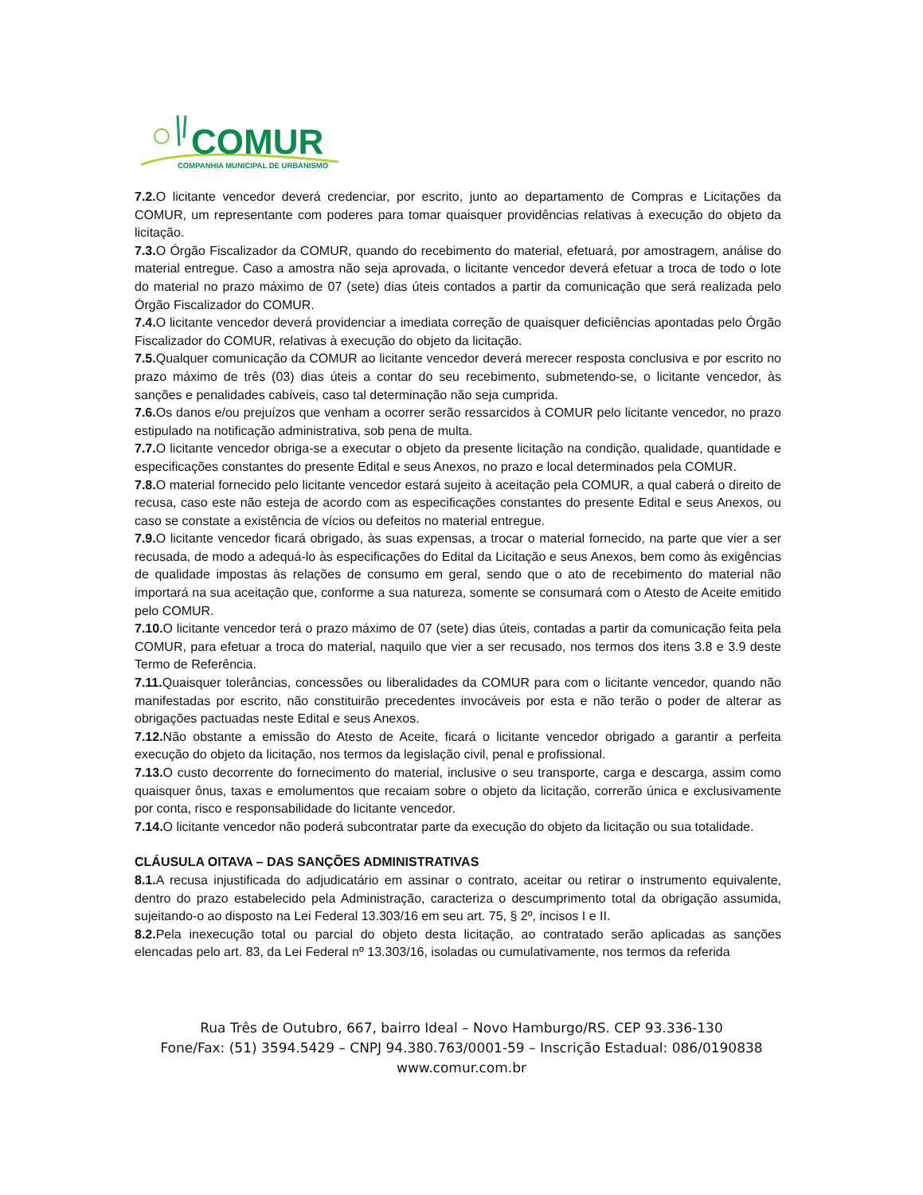COMUR
COMPANHIA MUNICIPAL DE URBANISMO
7.2. O licitante vencedor deverá credenciar, por escrito, junto ao departamento de Compras e Licitações da COMUR, um representante com poderes para tomar quaisquer providências relativas à execução do objeto da licitação.
7.3. O Órgão Fiscalizador da COMUR, quando do recebimento do material, efetuará, por amostragem, análise do material entregue. Caso a amostra não seja aprovada, o licitante vencedor deverá efetuar a troca de todo o lote do material no prazo máximo de 07 (sete) dias úteis contados a partir da comunicação que será realizada pelo Órgão Fiscalizador do COMUR.
7.4. O licitante vencedor deverá providenciar a imediata correção de quaisquer deficiências apontadas pelo Órgão Fiscalizador do COMUR, relativas à execução do objeto da licitação.
7.5. Qualquer comunicação da COMUR ao licitante vencedor deverá merecer resposta conclusiva e por escrito no prazo máximo de três (03) dias úteis a contar do seu recebimento, submetendo-se, o licitante vencedor, às sanções e penalidades cabíveis, caso tal determinação não seja cumprida.
7.6. Os danos e/ou prejuízos que venham a ocorrer serão ressarcidos à COMUR pelo licitante vencedor, no prazo estipulado na notificação administrativa, sob pena de multa.
7.7. O licitante vencedor obriga-se a executar o objeto da presente licitação na condição, qualidade, quantidade e especificações constantes do presente Edital e seus Anexos, no prazo e local determinados pela COMUR.
7.8. O material fornecido pelo licitante vencedor estará sujeito à aceitação pela COMUR, a qual caberá o direito de recusa, caso este não esteja de acordo com as especificações constantes do presente Edital e seus Anexos, ou caso se constate a existência de vícios ou defeitos no material entregue.
7.9. O licitante vencedor ficará obrigado, às suas expensas, a trocar o material fornecido, na parte que vier a ser recusada, de modo a adequá-lo às especificações do Edital da Licitação e seus Anexos, bem como às exigências de qualidade impostas às relações de consumo em geral, sendo que o ato de recebimento do material não importará na sua aceitação que, conforme a sua natureza, somente se consumará com o Atesto de Aceite emitido pelo COMUR.
7.10. O licitante vencedor terá o prazo máximo de 07 (sete) dias úteis, contadas a partir da comunicação feita pela COMUR, para efetuar a troca do material, naquilo que vier a ser recusado, nos termos dos itens 3.8 e 3.9 deste Termo de Referência.
7.11. Quaisquer tolerâncias, concessões ou liberalidades da COMUR para com o licitante vencedor, quando não manifestadas por escrito, não constituirão precedentes invocáveis por esta e não terão o poder de alterar as obrigações pactuadas neste Edital e seus Anexos.
7.12. Não obstante a emissão do Atesto de Aceite, ficará o licitante vencedor obrigado a garantir a perfeita execução do objeto da licitação, nos termos da legislação civil, penal e profissional.
7.13. O custo decorrente do fornecimento do material, inclusive o seu transporte, carga e descarga, assim como quaisquer ônus, taxas e emolumentos que recaiam sobre o objeto da licitação, correrão única e exclusivamente por conta, risco e responsabilidade do licitante vencedor.
7.14. O licitante vencedor não poderá subcontratar parte da execução do objeto da licitação ou sua totalidade.
CLÁUSULA OITAVA – DAS SANÇÕES ADMINISTRATIVAS
8.1. A recusa injustificada do adjudicatário em assinar o contrato, aceitar ou retirar o instrumento equivalente, dentro do prazo estabelecido pela Administração, caracteriza o descumprimento total da obrigação assumida, sujeitando-o ao disposto na Lei Federal 13.303/16 em seu art. 75, § 2º, incisos I e II.
8.2. Pela inexecução total ou parcial do objeto desta licitação, ao contratado serão aplicadas as sanções elencadas pelo art. 83, da Lei Federal nº 13.303/16, isoladas ou cumulativamente, nos termos da referida
Rua Três de Outubro, 667, bairro Ideal – Novo Hamburgo/RS. CEP 93.336-130
Fone/Fax: (51) 3594.5429 – CNPJ 94.380.763/0001-59 – Inscrição Estadual: 086/0190838
www.comur.com.br